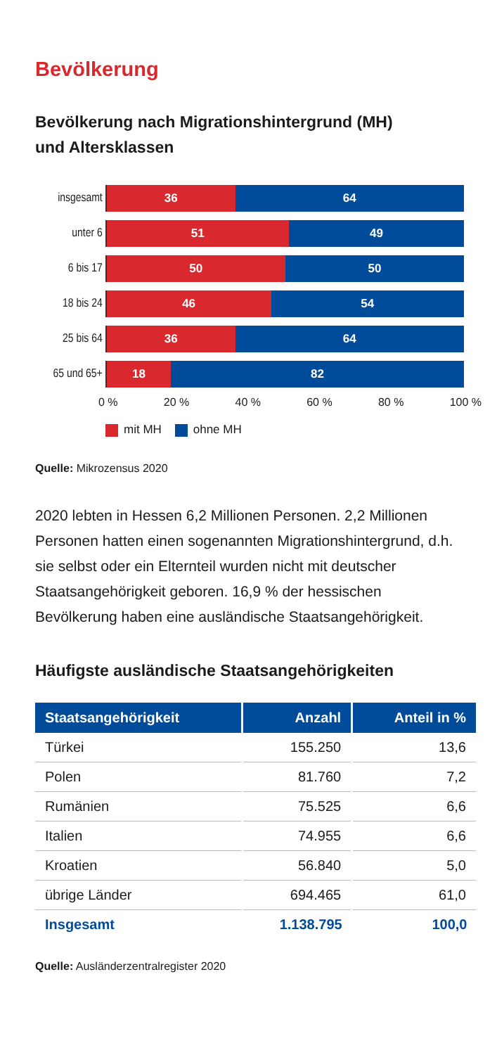Bevölkerung
Bevölkerung nach Migrationshintergrund (MH)
und Altersklassen
insgesamt
36 64
unter 6
51 49
6 bis 17
50 50
18 bis 24
46 54
25 bis 64
36 64
65 und 65+
18 82
0 % 20 % 40 % 60 % 80 % 100 %
mit MH ohne MH
Quelle: Mikrozensus 2020
2020 lebten in Hessen 6,2 Millionen Personen. 2,2 Millionen Personen hatten einen sogenannten Migrationshintergrund, d.h. sie selbst oder ein Elternteil wurden nicht mit deutscher Staatsangehörigkeit geboren. 16,9 % der hessischen Bevölkerung haben eine ausländische Staatsangehörigkeit.
Häufigste ausländische Staatsangehörigkeiten
| Staatsangehörigkeit | Anzahl | Anteil in % |
| --- | --- | --- |
| Türkei | 155.250 | 13,6 |
| Polen | 81.760 | 7,2 |
| Rumänien | 75.525 | 6,6 |
| Italien | 74.955 | 6,6 |
| Kroatien | 56.840 | 5,0 |
| übrige Länder | 694.465 | 61,0 |
| Insgesamt | 1.138.795 | 100,0 |
Quelle: Ausländerzentralregister 2020